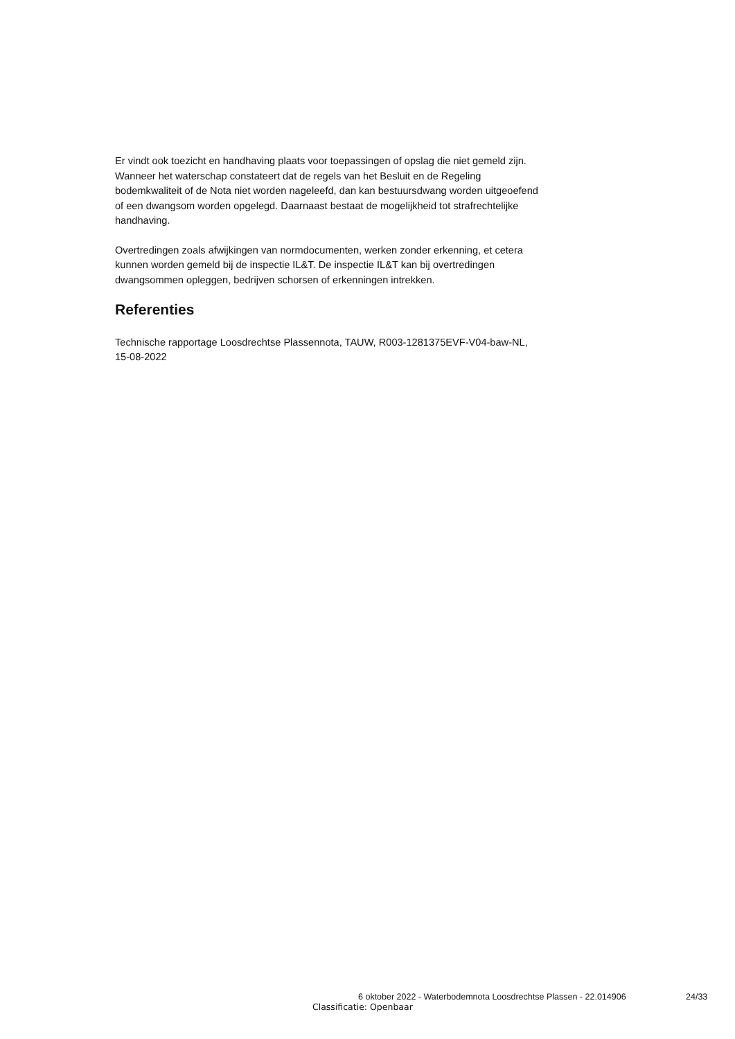Er vindt ook toezicht en handhaving plaats voor toepassingen of opslag die niet gemeld zijn. Wanneer het waterschap constateert dat de regels van het Besluit en de Regeling bodemkwaliteit of de Nota niet worden nageleefd, dan kan bestuursdwang worden uitgeoefend of een dwangsom worden opgelegd. Daarnaast bestaat de mogelijkheid tot strafrechtelijke handhaving.
Overtredingen zoals afwijkingen van normdocumenten, werken zonder erkenning, et cetera kunnen worden gemeld bij de inspectie IL&T. De inspectie IL&T kan bij overtredingen dwangsommen opleggen, bedrijven schorsen of erkenningen intrekken.
Referenties
Technische rapportage Loosdrechtse Plassennota, TAUW, R003-1281375EVF-V04-baw-NL, 15-08-2022
6 oktober 2022 - Waterbodemnota Loosdrechtse Plassen - 22.014906 24/33
Classificatie: Openbaar